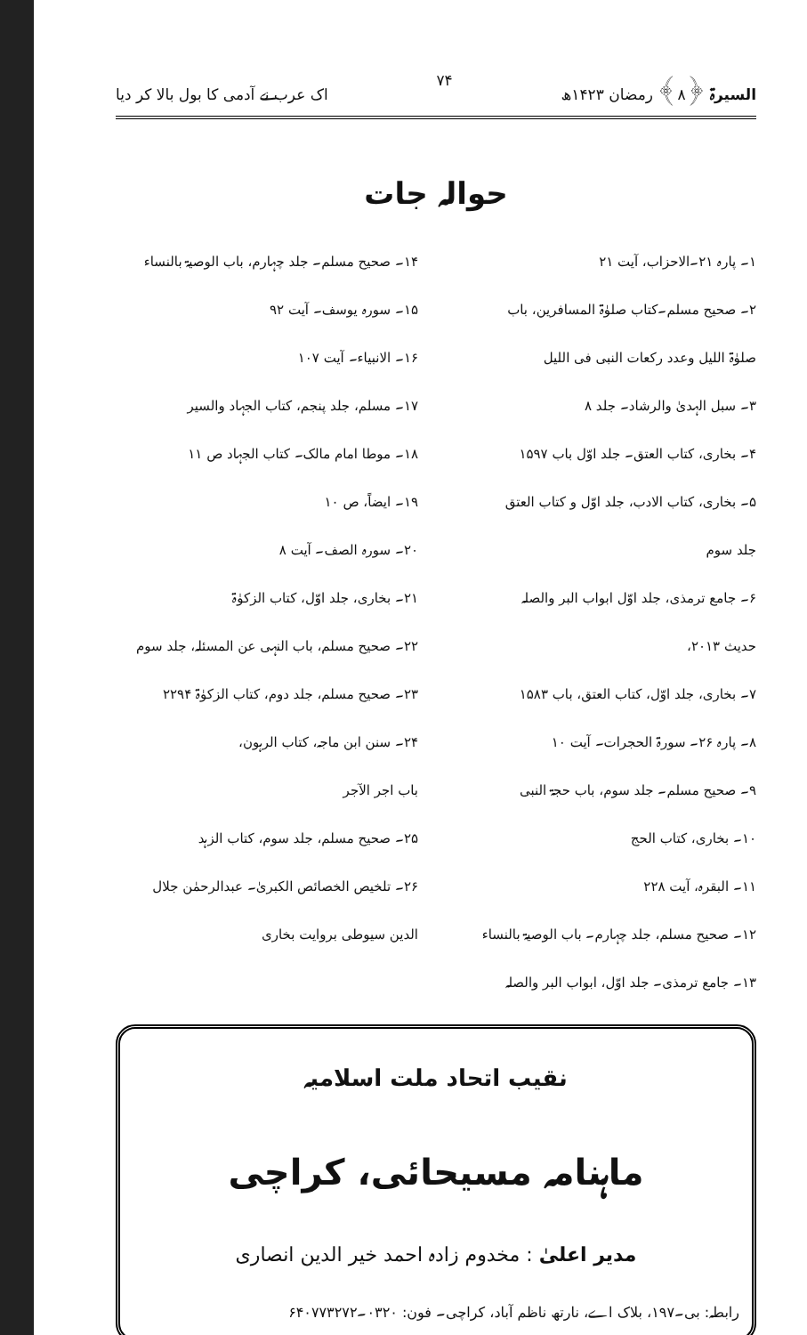السیرۃ ﴿۸﴾ رمضان ۱۴۲۳ھ ۷۴ اک عرب نے آدمی کا بول بالا کر دیا
حوالہ جات
۱۔ پارہ ۲۱۔الاحزاب، آیت ۲۱
۲۔ صحیح مسلم۔کتاب صلوٰۃ المسافرین، باب
صلوٰۃ اللیل وعدد رکعات النبی فی اللیل
۳۔ سبل الہدیٰ والرشاد۔ جلد ۸
۴۔ بخاری، کتاب العتق۔ جلد اوّل باب ۱۵۹۷
۵۔ بخاری، کتاب الادب، جلد اوّل و کتاب العتق
جلد سوم
۶۔ جامع ترمذی، جلد اوّل ابواب البر والصلہ
حدیث ۲۰۱۳،
۷۔ بخاری، جلد اوّل، کتاب العتق، باب ۱۵۸۳
۸۔ پارہ ۲۶۔ سورۃ الحجرات۔ آیت ۱۰
۹۔ صحیح مسلم۔ جلد سوم، باب حجۃ النبی
۱۰۔ بخاری، کتاب الحج
۱۱۔ البقرہ، آیت ۲۲۸
۱۲۔ صحیح مسلم، جلد چہارم۔ باب الوصیۃ بالنساء
۱۳۔ جامع ترمذی۔ جلد اوّل، ابواب البر والصلہ
۱۴۔ صحیح مسلم۔ جلد چہارم، باب الوصیۃ بالنساء
۱۵۔ سورہ یوسف۔ آیت ۹۲
۱۶۔ الانبیاء۔ آیت ۱۰۷
۱۷۔ مسلم، جلد پنجم، کتاب الجہاد والسیر
۱۸۔ موطا امام مالک۔ کتاب الجہاد ص ۱۱
۱۹۔ ایضاً، ص ۱۰
۲۰۔ سورہ الصف۔ آیت ۸
۲۱۔ بخاری، جلد اوّل، کتاب الزکوٰۃ
۲۲۔ صحیح مسلم، باب النہی عن المسئلہ، جلد سوم
۲۳۔ صحیح مسلم، جلد دوم، کتاب الزکوٰۃ ۲۲۹۴
۲۴۔ سنن ابن ماجہ، کتاب الرہون،
باب اجر الآجر
۲۵۔ صحیح مسلم، جلد سوم، کتاب الزہد
۲۶۔ تلخیص الخصائص الکبریٰ۔ عبدالرحمٰن جلال
الدین سیوطی بروایت بخاری
نقیب اتحاد ملت اسلامیہ
ماہنامہ مسیحائی، کراچی
مدیر اعلیٰ : مخدوم زادہ احمد خیر الدین انصاری
رابطہ: بی۔۱۹۷، بلاک اے، نارتھ ناظم آباد، کراچی۔ فون: ۰۳۲۰۔۶۴۰۷۷۳۲۷۲